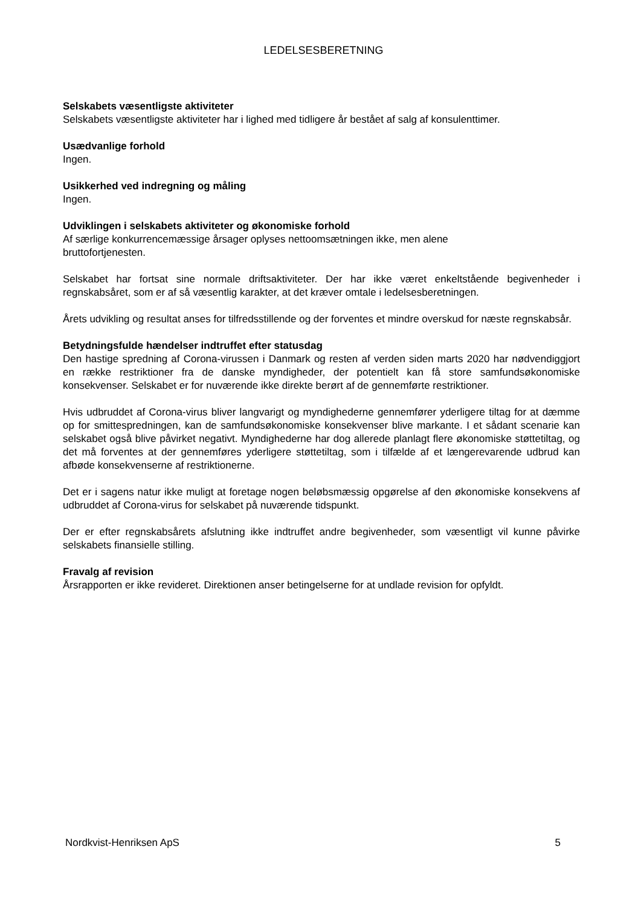LEDELSESBERETNING
Selskabets væsentligste aktiviteter
Selskabets væsentligste aktiviteter har i lighed med tidligere år bestået af salg af konsulenttimer.
Usædvanlige forhold
Ingen.
Usikkerhed ved indregning og måling
Ingen.
Udviklingen i selskabets aktiviteter og økonomiske forhold
Af særlige konkurrencemæssige årsager oplyses nettoomsætningen ikke, men alene
bruttofortjenesten.
Selskabet har fortsat sine normale driftsaktiviteter. Der har ikke været enkeltstående begivenheder i regnskabsåret, som er af så væsentlig karakter, at det kræver omtale i ledelsesberetningen.
Årets udvikling og resultat anses for tilfredsstillende og der forventes et mindre overskud for næste regnskabsår.
Betydningsfulde hændelser indtruffet efter statusdag
Den hastige spredning af Corona-virussen i Danmark og resten af verden siden marts 2020 har nødvendiggjort en række restriktioner fra de danske myndigheder, der potentielt kan få store samfundsøkonomiske konsekvenser. Selskabet er for nuværende ikke direkte berørt af de gennemførte restriktioner.
Hvis udbruddet af Corona-virus bliver langvarigt og myndighederne gennemfører yderligere tiltag for at dæmme op for smittespredningen, kan de samfundsøkonomiske konsekvenser blive markante. I et sådant scenarie kan selskabet også blive påvirket negativt. Myndighederne har dog allerede planlagt flere økonomiske støttetiltag, og det må forventes at der gennemføres yderligere støttetiltag, som i tilfælde af et længerevarende udbrud kan afbøde konsekvenserne af restriktionerne.
Det er i sagens natur ikke muligt at foretage nogen beløbsmæssig opgørelse af den økonomiske konsekvens af udbruddet af Corona-virus for selskabet på nuværende tidspunkt.
Der er efter regnskabsårets afslutning ikke indtruffet andre begivenheder, som væsentligt vil kunne påvirke selskabets finansielle stilling.
Fravalg af revision
Årsrapporten er ikke revideret. Direktionen anser betingelserne for at undlade revision for opfyldt.
Nordkvist-Henriksen ApS 5